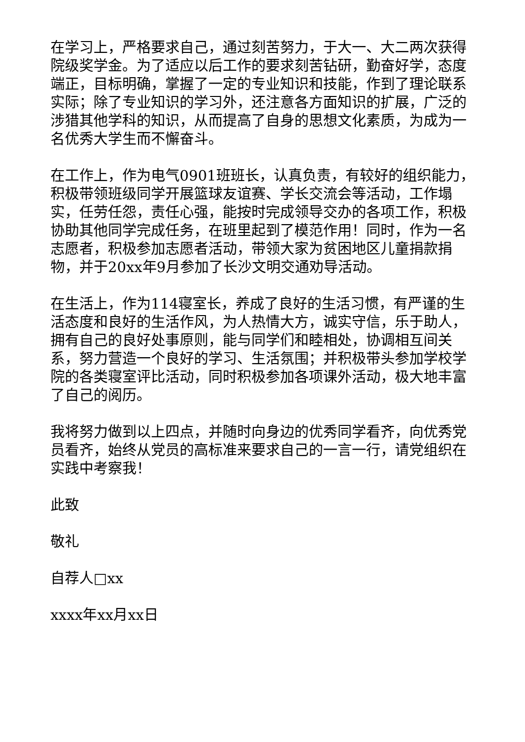在学习上，严格要求自己，通过刻苦努力，于大一、大二两次获得院级奖学金。为了适应以后工作的要求刻苦钻研，勤奋好学，态度端正，目标明确，掌握了一定的专业知识和技能，作到了理论联系实际；除了专业知识的学习外，还注意各方面知识的扩展，广泛的涉猎其他学科的知识，从而提高了自身的思想文化素质，为成为一名优秀大学生而不懈奋斗。
在工作上，作为电气0901班班长，认真负责，有较好的组织能力，积极带领班级同学开展篮球友谊赛、学长交流会等活动，工作塌实，任劳任怨，责任心强，能按时完成领导交办的各项工作，积极协助其他同学完成任务，在班里起到了模范作用！同时，作为一名志愿者，积极参加志愿者活动，带领大家为贫困地区儿童捐款捐物，并于20xx年9月参加了长沙文明交通劝导活动。
在生活上，作为114寝室长，养成了良好的生活习惯，有严谨的生活态度和良好的生活作风，为人热情大方，诚实守信，乐于助人，拥有自己的良好处事原则，能与同学们和睦相处，协调相互间关系，努力营造一个良好的学习、生活氛围；并积极带头参加学校学院的各类寝室评比活动，同时积极参加各项课外活动，极大地丰富了自己的阅历。
我将努力做到以上四点，并随时向身边的优秀同学看齐，向优秀党员看齐，始终从党员的高标准来要求自己的一言一行，请党组织在实践中考察我！
此致
敬礼
自荐人□xx
xxxx年xx月xx日